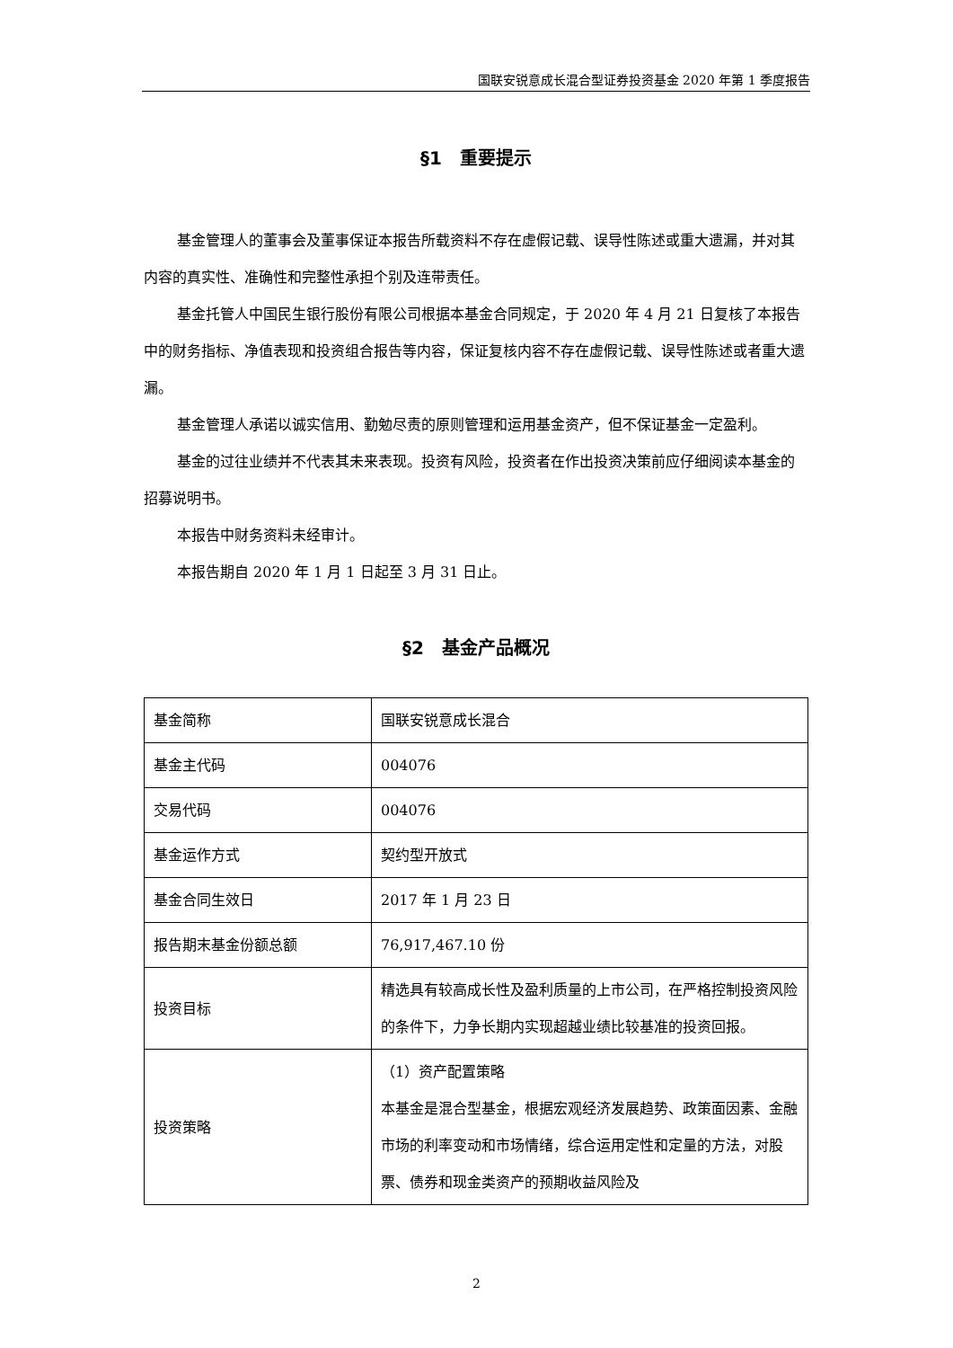国联安锐意成长混合型证券投资基金 2020 年第 1 季度报告
§1　重要提示
基金管理人的董事会及董事保证本报告所载资料不存在虚假记载、误导性陈述或重大遗漏，并对其内容的真实性、准确性和完整性承担个别及连带责任。
基金托管人中国民生银行股份有限公司根据本基金合同规定，于 2020 年 4 月 21 日复核了本报告中的财务指标、净值表现和投资组合报告等内容，保证复核内容不存在虚假记载、误导性陈述或者重大遗漏。
基金管理人承诺以诚实信用、勤勉尽责的原则管理和运用基金资产，但不保证基金一定盈利。
基金的过往业绩并不代表其未来表现。投资有风险，投资者在作出投资决策前应仔细阅读本基金的招募说明书。
本报告中财务资料未经审计。
本报告期自 2020 年 1 月 1 日起至 3 月 31 日止。
§2　基金产品概况
| 基金简称 | 国联安锐意成长混合 |
| 基金主代码 | 004076 |
| 交易代码 | 004076 |
| 基金运作方式 | 契约型开放式 |
| 基金合同生效日 | 2017 年 1 月 23 日 |
| 报告期末基金份额总额 | 76,917,467.10 份 |
| 投资目标 | 精选具有较高成长性及盈利质量的上市公司，在严格控制投资风险的条件下，力争长期内实现超越业绩比较基准的投资回报。 |
| 投资策略 | （1）资产配置策略 本基金是混合型基金，根据宏观经济发展趋势、政策面因素、金融市场的利率变动和市场情绪，综合运用定性和定量的方法，对股票、债券和现金类资产的预期收益风险及 |
2